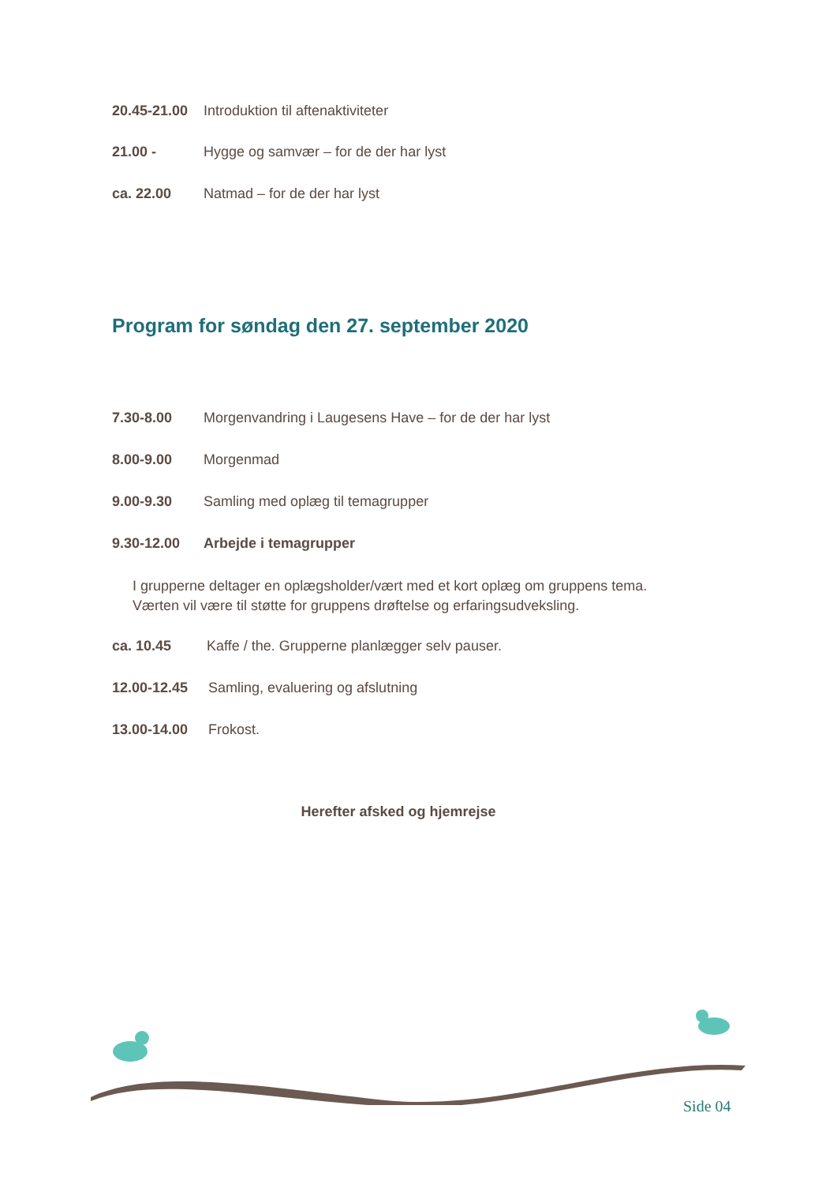20.45-21.00 Introduktion til aftenaktiviteter
21.00 - Hygge og samvær – for de der har lyst
ca. 22.00 Natmad – for de der har lyst
Program for søndag den 27. september 2020
7.30-8.00 Morgenvandring i Laugesens Have – for de der har lyst
8.00-9.00 Morgenmad
9.00-9.30 Samling med oplæg til temagrupper
9.30-12.00 Arbejde i temagrupper
I grupperne deltager en oplægsholder/vært med et kort oplæg om gruppens tema.
Værten vil være til støtte for gruppens drøftelse og erfaringsudveksling.
ca. 10.45 Kaffe / the. Grupperne planlægger selv pauser.
12.00-12.45 Samling, evaluering og afslutning
13.00-14.00 Frokost.
Herefter afsked og hjemrejse
Side 04